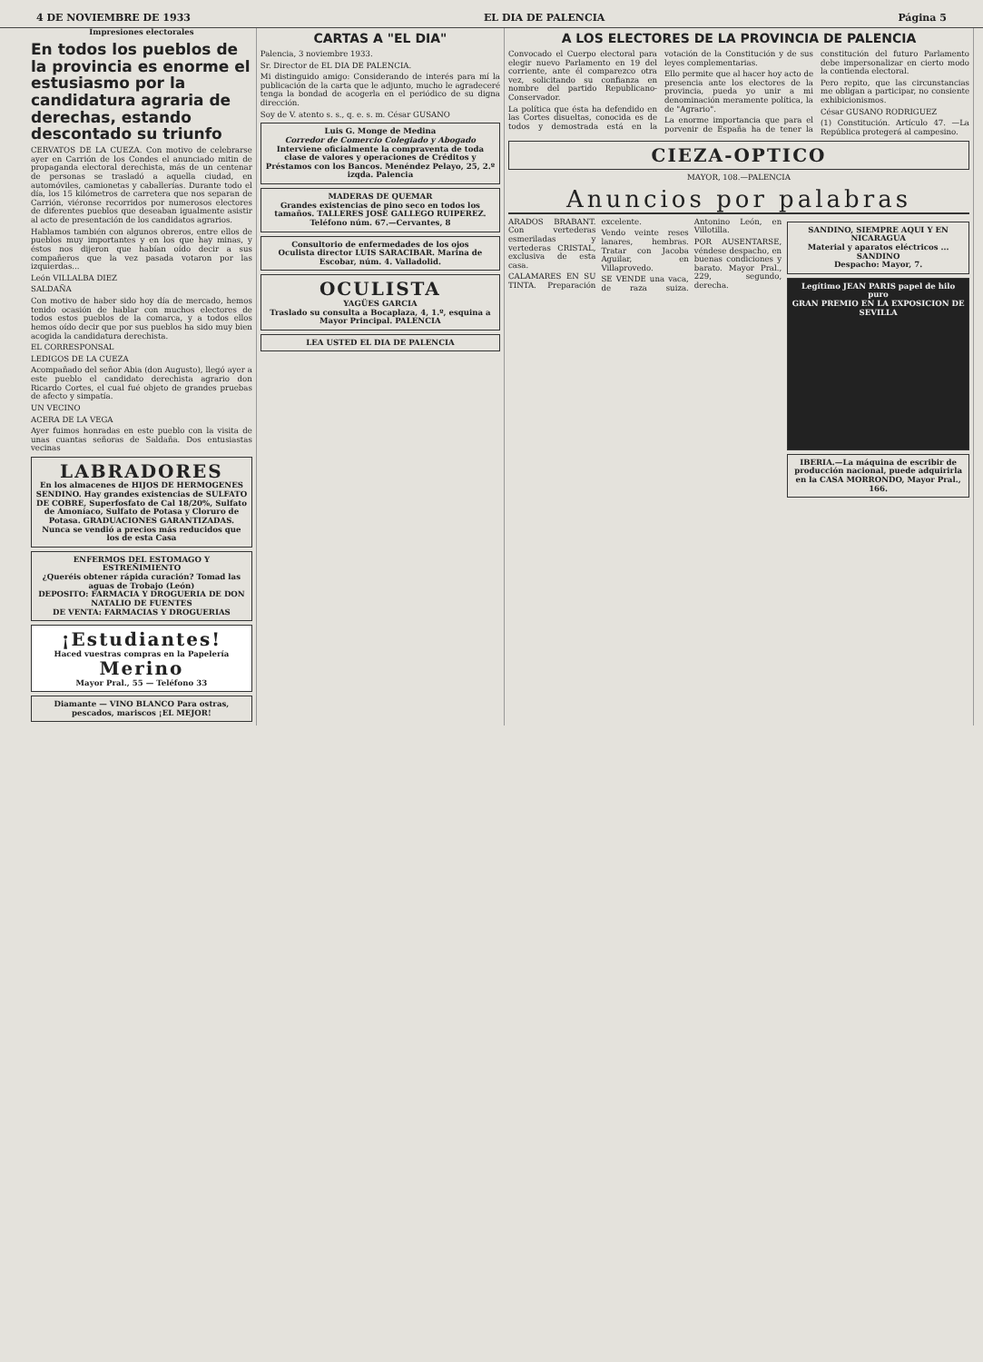4 DE NOVIEMBRE DE 1933 EL DIA DE PALENCIA Página 5
Impresiones electorales
En todos los pueblos de la provincia es enorme el estusiasmo por la candidatura agraria de derechas, estando descontado su triunfo
CERVATOS DE LA CUEZA. Con motivo de celebrarse ayer en Carrión de los Condes el anunciado mitin de propaganda electoral derechista, más de un centenar de personas se trasladó a aquella ciudad, en automóviles, camionetas y caballerías. Durante todo el día, los 15 kilómetros de carretera que nos separan de Carrión, viéronse recorridos por numerosos electores de diferentes pueblos que deseaban igualmente asistir al acto de presentación de los candidatos agrarios.
Hablamos también con algunos obreros, entre ellos de pueblos muy importantes y en los que hay minas, y éstos nos dijeron que habían oído decir a sus compañeros que la vez pasada votaron por las izquierdas...
León VILLALBA DIEZ
SALDAÑA
Con motivo de haber sido hoy día de mercado, hemos tenido ocasión de hablar con muchos electores de todos estos pueblos de la comarca, y a todos ellos hemos oído decir que por sus pueblos ha sido muy bien acogida la candidatura derechista.
EL CORRESPONSAL
LEDIGOS DE LA CUEZA
Acompañado del señor Abia (don Augusto), llegó ayer a este pueblo el candidato derechista agrario don Ricardo Cortes, el cual fué objeto de grandes pruebas de afecto y simpatía.
UN VECINO
ACERA DE LA VEGA
Ayer fuimos honradas en este pueblo con la visita de unas cuantas señoras de Saldaña. Dos entusiastas vecinas
LABRADORES
En los almacenes de HIJOS DE HERMOGENES SENDINO. Hay grandes existencias de SULFATO DE COBRE, Superfosfato de Cal 18/20%, Sulfato de Amoníaco, Sulfato de Potasa y Cloruro de Potasa. GRADUACIONES GARANTIZADAS. Nunca se vendió a precios más reducidos que los de esta Casa
ENFERMOS DEL ESTOMAGO Y ESTREÑIMIENTO
¿Queréis obtener rápida curación? Tomad las aguas de Trobajo (León)
DEPOSITO: FARMACIA Y DROGUERIA DE DON NATALIO DE FUENTES
DE VENTA: FARMACIAS Y DROGUERIAS
¡Estudiantes!
Haced vuestras compras en la Papelería
Merino
Mayor Pral., 55 — Teléfono 33
Diamante — VINO BLANCO Para ostras, pescados, mariscos ¡EL MEJOR!
CARTAS A "EL DIA"
Palencia, 3 noviembre 1933.
Sr. Director de EL DIA DE PALENCIA.
Mi distinguido amigo: Considerando de interés para mí la publicación de la carta que le adjunto, mucho le agradeceré tenga la bondad de acogerla en el periódico de su digna dirección.
Soy de V. atento s. s., q. e. s. m. César GUSANO
Luis G. Monge de Medina
Corredor de Comercio Colegiado y Abogado
Interviene oficialmente la compraventa de toda clase de valores y operaciones de Créditos y Préstamos con los Bancos. Menéndez Pelayo, 25, 2.º izqda. Palencia
MADERAS DE QUEMAR
Grandes existencias de pino seco en todos los tamaños. TALLERES JOSE GALLEGO RUIPEREZ. Teléfono núm. 67.—Cervantes, 8
Consultorio de enfermedades de los ojos
Oculista director LUIS SARACIBAR. Marina de Escobar, núm. 4. Valladolid.
OCULISTA
YAGÜES GARCIA
Traslado su consulta a Bocaplaza, 4, 1.º, esquina a Mayor Principal. PALENCIA
LEA USTED EL DIA DE PALENCIA
A LOS ELECTORES DE LA PROVINCIA DE PALENCIA
Convocado el Cuerpo electoral para elegir nuevo Parlamento en 19 del corriente, ante él comparezco otra vez, solicitando su confianza en nombre del partido Republicano-Conservador.
La política que ésta ha defendido en las Cortes disueltas, conocida es de todos y demostrada está en la votación de la Constitución y de sus leyes complementarias.
Ello permite que al hacer hoy acto de presencia ante los electores de la provincia, pueda yo unir a mi denominación meramente política, la de "Agrario".
La enorme importancia que para el porvenir de España ha de tener la constitución del futuro Parlamento debe impersonalizar en cierto modo la contienda electoral.
Pero repito, que las circunstancias me obligan a participar, no consiente exhibicionismos.
César GUSANO RODRIGUEZ
(1) Constitución. Artículo 47. —La República protegerá al campesino.
CIEZA-OPTICO
MAYOR, 108.—PALENCIA
Anuncios por palabras
ARADOS BRABANT. Con vertederas esmeriladas y vertederas CRISTAL, exclusiva de esta casa.
CALAMARES EN SU TINTA. Preparación excelente.
Vendo veinte reses lanares, hembras. Tratar con Jacoba Aguilar, en Villaprovedo.
SE VENDE una vaca, de raza suiza. Antonino León, en Villotilla.
POR AUSENTARSE, véndese despacho, en buenas condiciones y barato. Mayor Pral., 229, segundo, derecha.
SANDINO, SIEMPRE AQUI Y EN NICARAGUA
Material y aparatos eléctricos ... SANDINO
Despacho: Mayor, 7.
Legítimo JEAN PARIS papel de hilo puro
GRAN PREMIO EN LA EXPOSICION DE SEVILLA
IBERIA.—La máquina de escribir de producción nacional, puede adquirirla en la CASA MORRONDO, Mayor Pral., 166.